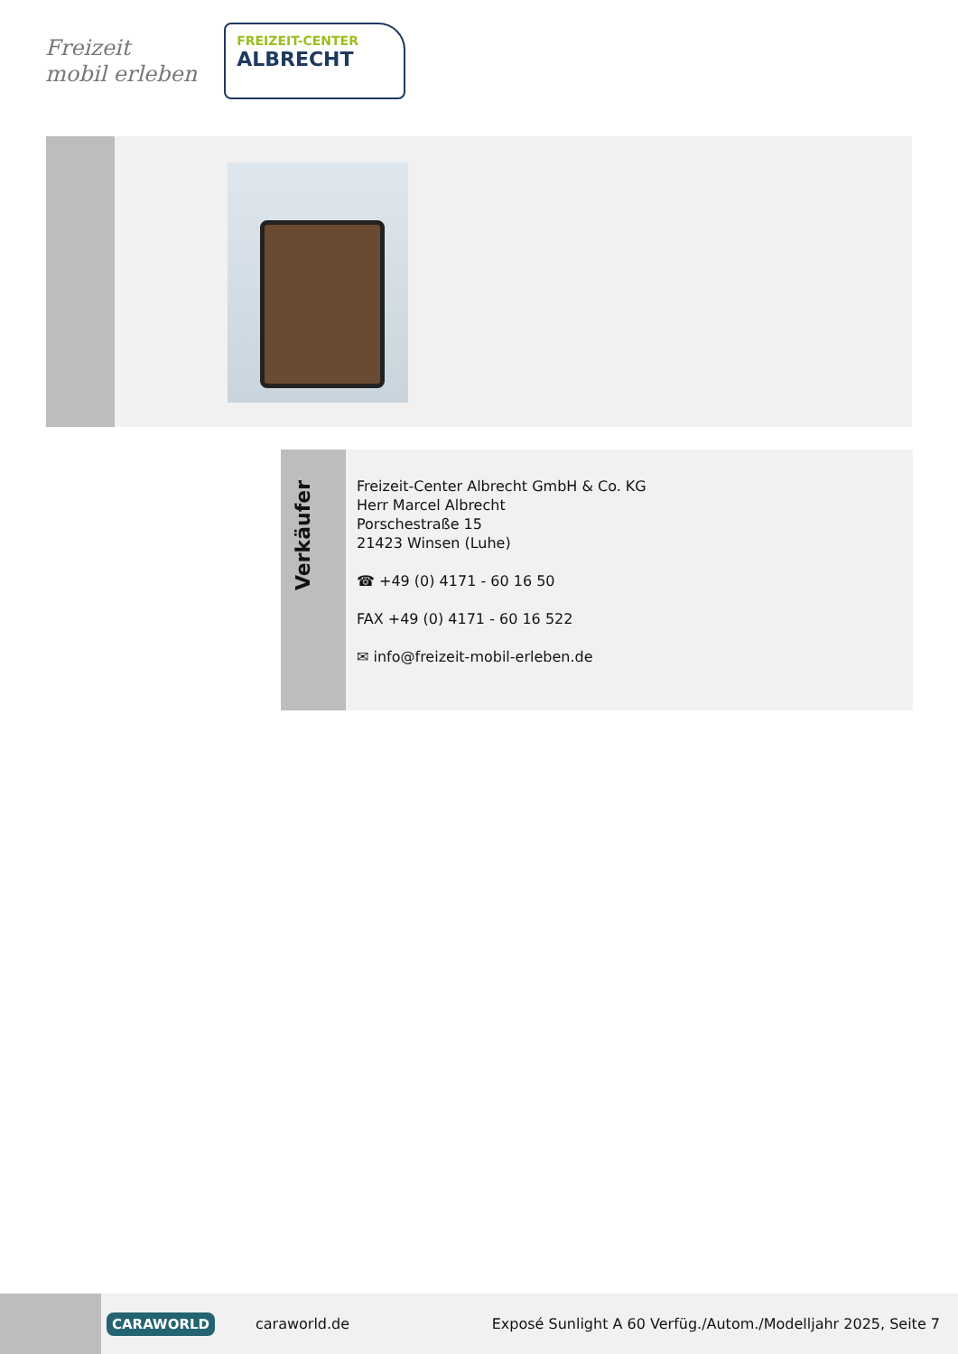Freizeit
mobil erleben
FREIZEIT-CENTER
ALBRECHT
Verkäufer
Freizeit-Center Albrecht GmbH & Co. KG
Herr Marcel Albrecht
Porschestraße 15
21423 Winsen (Luhe)
☎ +49 (0) 4171 - 60 16 50
FAX +49 (0) 4171 - 60 16 522
✉ info@freizeit-mobil-erleben.de
CARAWORLD caraworld.de Exposé Sunlight A 60 Verfüg./Autom./Modelljahr 2025, Seite 7